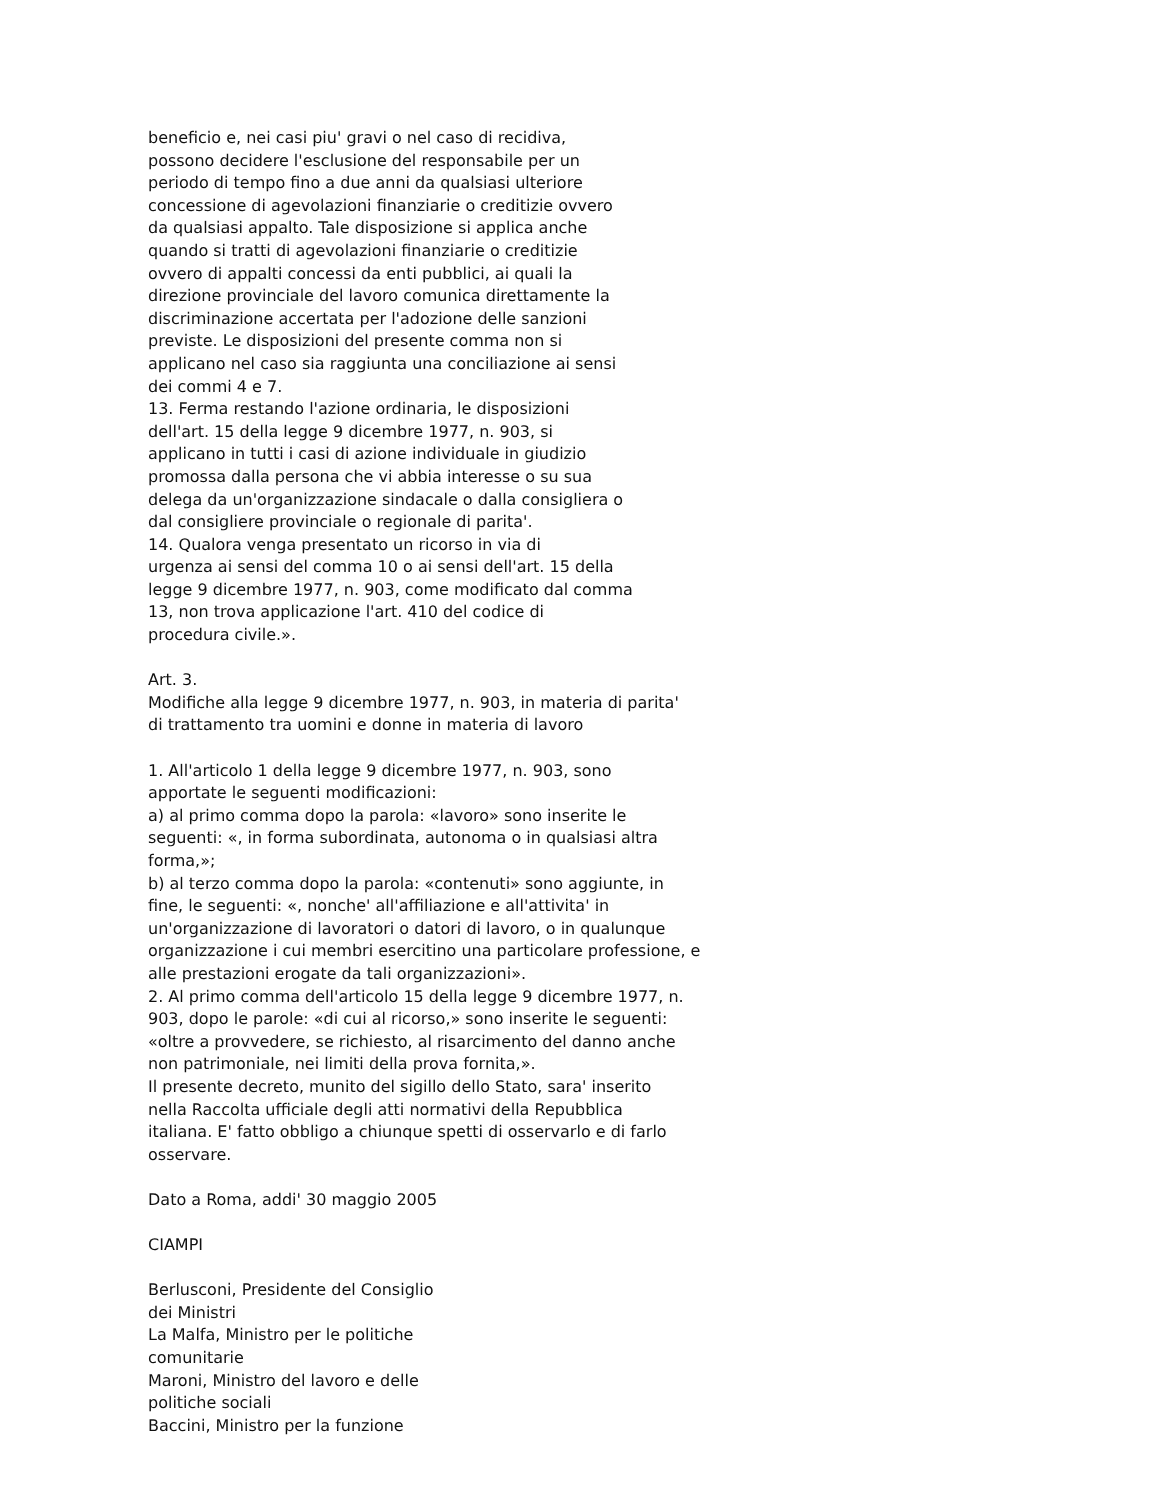beneficio e, nei casi piu' gravi o nel caso di recidiva,
possono decidere l'esclusione del responsabile per un
periodo di tempo fino a due anni da qualsiasi ulteriore
concessione di agevolazioni finanziarie o creditizie ovvero
da qualsiasi appalto. Tale disposizione si applica anche
quando si tratti di agevolazioni finanziarie o creditizie
ovvero di appalti concessi da enti pubblici, ai quali la
direzione provinciale del lavoro comunica direttamente la
discriminazione accertata per l'adozione delle sanzioni
previste. Le disposizioni del presente comma non si
applicano nel caso sia raggiunta una conciliazione ai sensi
dei commi 4 e 7.
13. Ferma restando l'azione ordinaria, le disposizioni
dell'art. 15 della legge 9 dicembre 1977, n. 903, si
applicano in tutti i casi di azione individuale in giudizio
promossa dalla persona che vi abbia interesse o su sua
delega da un'organizzazione sindacale o dalla consigliera o
dal consigliere provinciale o regionale di parita'.
14. Qualora venga presentato un ricorso in via di
urgenza ai sensi del comma 10 o ai sensi dell'art. 15 della
legge 9 dicembre 1977, n. 903, come modificato dal comma
13, non trova applicazione l'art. 410 del codice di
procedura civile.».
Art. 3.
Modifiche alla legge 9 dicembre 1977, n. 903, in materia di parita'
di trattamento tra uomini e donne in materia di lavoro
1. All'articolo 1 della legge 9 dicembre 1977, n. 903, sono
apportate le seguenti modificazioni:
a) al primo comma dopo la parola: «lavoro» sono inserite le
seguenti: «, in forma subordinata, autonoma o in qualsiasi altra
forma,»;
b) al terzo comma dopo la parola: «contenuti» sono aggiunte, in
fine, le seguenti: «, nonche' all'affiliazione e all'attivita' in
un'organizzazione di lavoratori o datori di lavoro, o in qualunque
organizzazione i cui membri esercitino una particolare professione, e
alle prestazioni erogate da tali organizzazioni».
2. Al primo comma dell'articolo 15 della legge 9 dicembre 1977, n.
903, dopo le parole: «di cui al ricorso,» sono inserite le seguenti:
«oltre a provvedere, se richiesto, al risarcimento del danno anche
non patrimoniale, nei limiti della prova fornita,».
Il presente decreto, munito del sigillo dello Stato, sara' inserito
nella Raccolta ufficiale degli atti normativi della Repubblica
italiana. E' fatto obbligo a chiunque spetti di osservarlo e di farlo
osservare.
Dato a Roma, addi' 30 maggio 2005
CIAMPI
Berlusconi, Presidente del Consiglio
dei Ministri
La Malfa, Ministro per le politiche
comunitarie
Maroni, Ministro del lavoro e delle
politiche sociali
Baccini, Ministro per la funzione